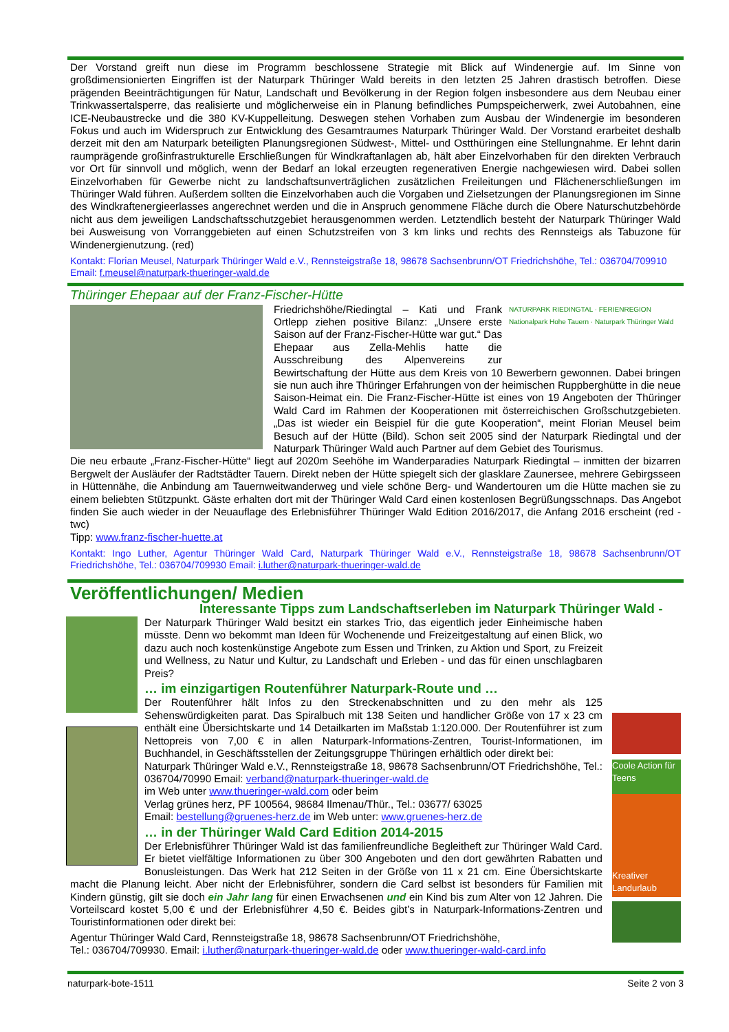Der Vorstand greift nun diese im Programm beschlossene Strategie mit Blick auf Windenergie auf. Im Sinne von großdimensionierten Eingriffen ist der Naturpark Thüringer Wald bereits in den letzten 25 Jahren drastisch betroffen. Diese prägenden Beeinträchtigungen für Natur, Landschaft und Bevölkerung in der Region folgen insbesondere aus dem Neubau einer Trinkwassertalsperre, das realisierte und möglicherweise ein in Planung befindliches Pumpspeicherwerk, zwei Autobahnen, eine ICE-Neubaustrecke und die 380 KV-Kuppelleitung. Deswegen stehen Vorhaben zum Ausbau der Windenergie im besonderen Fokus und auch im Widerspruch zur Entwicklung des Gesamtraumes Naturpark Thüringer Wald. Der Vorstand erarbeitet deshalb derzeit mit den am Naturpark beteiligten Planungsregionen Südwest-, Mittel- und Ostthüringen eine Stellungnahme. Er lehnt darin raumprägende großinfrastrukturelle Erschließungen für Windkraftanlagen ab, hält aber Einzelvorhaben für den direkten Verbrauch vor Ort für sinnvoll und möglich, wenn der Bedarf an lokal erzeugten regenerativen Energie nachgewiesen wird. Dabei sollen Einzelvorhaben für Gewerbe nicht zu landschaftsunverträglichen zusätzlichen Freileitungen und Flächenerschließungen im Thüringer Wald führen. Außerdem sollten die Einzelvorhaben auch die Vorgaben und Zielsetzungen der Planungsregionen im Sinne des Windkraftenergieerlasses angerechnet werden und die in Anspruch genommene Fläche durch die Obere Naturschutzbehörde nicht aus dem jeweiligen Landschaftsschutzgebiet herausgenommen werden. Letztendlich besteht der Naturpark Thüringer Wald bei Ausweisung von Vorranggebieten auf einen Schutzstreifen von 3 km links und rechts des Rennsteigs als Tabuzone für Windenergienutzung. (red)
Kontakt: Florian Meusel, Naturpark Thüringer Wald e.V., Rennsteigstraße 18, 98678 Sachsenbrunn/OT Friedrichshöhe, Tel.: 036704/709910
Email: f.meusel@naturpark-thueringer-wald.de
Thüringer Ehepaar auf der Franz-Fischer-Hütte
NATURPARK RIEDINGTAL · FERIENREGION Nationalpark Hohe Tauern · Naturpark Thüringer Wald
Friedrichshöhe/Riedingtal – Kati und Frank Ortlepp ziehen positive Bilanz: „Unsere erste Saison auf der Franz-Fischer-Hütte war gut.“ Das Ehepaar aus Zella-Mehlis hatte die Ausschreibung des Alpenvereins zur Bewirtschaftung der Hütte aus dem Kreis von 10 Bewerbern gewonnen. Dabei bringen sie nun auch ihre Thüringer Erfahrungen von der heimischen Ruppberghütte in die neue Saison-Heimat ein. Die Franz-Fischer-Hütte ist eines von 19 Angeboten der Thüringer Wald Card im Rahmen der Kooperationen mit österreichischen Großschutzgebieten. „Das ist wieder ein Beispiel für die gute Kooperation“, meint Florian Meusel beim Besuch auf der Hütte (Bild). Schon seit 2005 sind der Naturpark Riedingtal und der Naturpark Thüringer Wald auch Partner auf dem Gebiet des Tourismus.
Die neu erbaute „Franz-Fischer-Hütte“ liegt auf 2020m Seehöhe im Wanderparadies Naturpark Riedingtal – inmitten der bizarren Bergwelt der Ausläufer der Radtstädter Tauern. Direkt neben der Hütte spiegelt sich der glasklare Zaunersee, mehrere Gebirgsseen in Hüttennähe, die Anbindung am Tauernweitwanderweg und viele schöne Berg- und Wandertouren um die Hütte machen sie zu einem beliebten Stützpunkt. Gäste erhalten dort mit der Thüringer Wald Card einen kostenlosen Begrüßungsschnaps. Das Angebot finden Sie auch wieder in der Neuauflage des Erlebnisführer Thüringer Wald Edition 2016/2017, die Anfang 2016 erscheint (red - twc)
Tipp: www.franz-fischer-huette.at
Kontakt: Ingo Luther, Agentur Thüringer Wald Card, Naturpark Thüringer Wald e.V., Rennsteigstraße 18, 98678 Sachsenbrunn/OT Friedrichshöhe, Tel.: 036704/709930 Email: i.luther@naturpark-thueringer-wald.de
Veröffentlichungen/ Medien
Interessante Tipps zum Landschaftserleben im Naturpark Thüringer Wald -
Coole Action für Teens
Kreativer Landurlaub
Der Naturpark Thüringer Wald besitzt ein starkes Trio, das eigentlich jeder Einheimische haben müsste. Denn wo bekommt man Ideen für Wochenende und Freizeitgestaltung auf einen Blick, wo dazu auch noch kostenkünstige Angebote zum Essen und Trinken, zu Aktion und Sport, zu Freizeit und Wellness, zu Natur und Kultur, zu Landschaft und Erleben - und das für einen unschlagbaren Preis?
… im einzigartigen Routenführer Naturpark-Route und …
Der Routenführer hält Infos zu den Streckenabschnitten und zu den mehr als 125 Sehenswürdigkeiten parat. Das Spiralbuch mit 138 Seiten und handlicher Größe von 17 x 23 cm enthält eine Übersichtskarte und 14 Detailkarten im Maßstab 1:120.000. Der Routenführer ist zum Nettopreis von 7,00 € in allen Naturpark-Informations-Zentren, Tourist-Informationen, im Buchhandel, in Geschäftsstellen der Zeitungsgruppe Thüringen erhältlich oder direkt bei:
Naturpark Thüringer Wald e.V., Rennsteigstraße 18, 98678 Sachsenbrunn/OT Friedrichshöhe, Tel.: 036704/70990 Email: verband@naturpark-thueringer-wald.de
im Web unter www.thueringer-wald.com oder beim
Verlag grünes herz, PF 100564, 98684 Ilmenau/Thür., Tel.: 03677/ 63025
Email: bestellung@gruenes-herz.de im Web unter: www.gruenes-herz.de
… in der Thüringer Wald Card Edition 2014-2015
Der Erlebnisführer Thüringer Wald ist das familienfreundliche Begleitheft zur Thüringer Wald Card. Er bietet vielfältige Informationen zu über 300 Angeboten und den dort gewährten Rabatten und Bonusleistungen. Das Werk hat 212 Seiten in der Größe von 11 x 21 cm. Eine Übersichtskarte macht die Planung leicht. Aber nicht der Erlebnisführer, sondern die Card selbst ist besonders für Familien mit Kindern günstig, gilt sie doch ein Jahr lang für einen Erwachsenen und ein Kind bis zum Alter von 12 Jahren. Die Vorteilscard kostet 5,00 € und der Erlebnisführer 4,50 €. Beides gibt’s in Naturpark-Informations-Zentren und Touristinformationen oder direkt bei:
Agentur Thüringer Wald Card, Rennsteigstraße 18, 98678 Sachsenbrunn/OT Friedrichshöhe,
Tel.: 036704/709930. Email: i.luther@naturpark-thueringer-wald.de oder www.thueringer-wald-card.info
naturpark-bote-1511 Seite 2 von 3